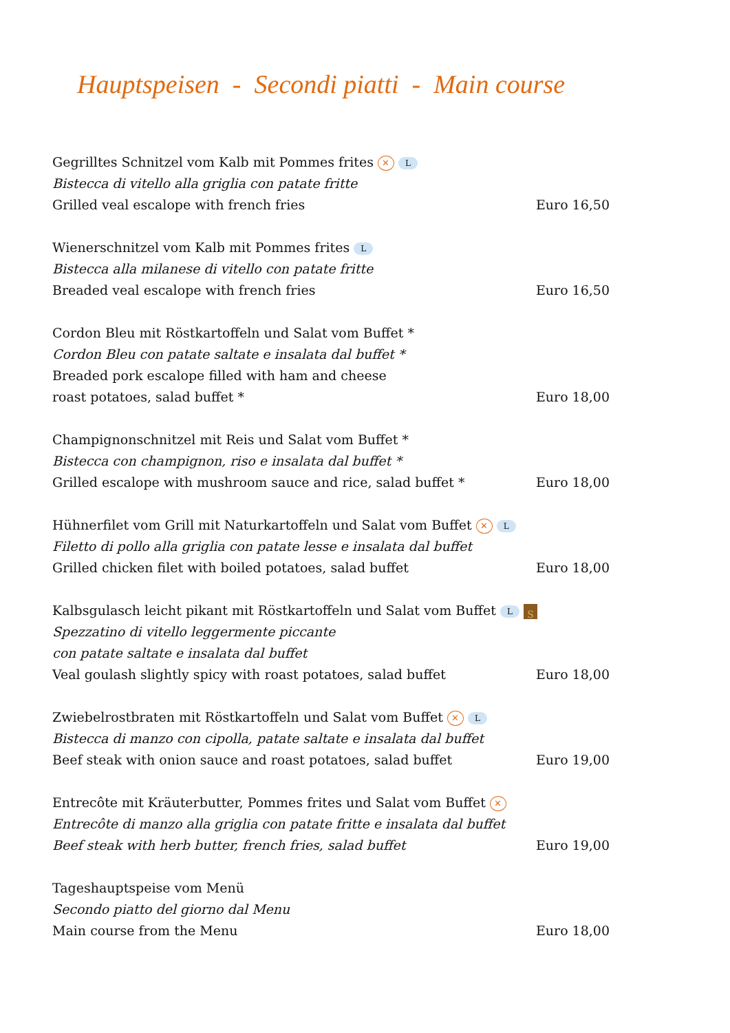Hauptspeisen - Secondi piatti - Main course
Gegrilltes Schnitzel vom Kalb mit Pommes frites ✕ L
Bistecca di vitello alla griglia con patate fritte
Grilled veal escalope with french fries Euro 16,50
Wienerschnitzel vom Kalb mit Pommes frites L
Bistecca alla milanese di vitello con patate fritte
Breaded veal escalope with french fries Euro 16,50
Cordon Bleu mit Röstkartoffeln und Salat vom Buffet *
Cordon Bleu con patate saltate e insalata dal buffet *
Breaded pork escalope filled with ham and cheese
roast potatoes, salad buffet * Euro 18,00
Champignonschnitzel mit Reis und Salat vom Buffet *
Bistecca con champignon, riso e insalata dal buffet *
Grilled escalope with mushroom sauce and rice, salad buffet * Euro 18,00
Hühnerfilet vom Grill mit Naturkartoffeln und Salat vom Buffet ✕ L
Filetto di pollo alla griglia con patate lesse e insalata dal buffet
Grilled chicken filet with boiled potatoes, salad buffet Euro 18,00
Kalbsgulasch leicht pikant mit Röstkartoffeln und Salat vom Buffet L S
Spezzatino di vitello leggermente piccante
con patate saltate e insalata dal buffet
Veal goulash slightly spicy with roast potatoes, salad buffet Euro 18,00
Zwiebelrostbraten mit Röstkartoffeln und Salat vom Buffet ✕ L
Bistecca di manzo con cipolla, patate saltate e insalata dal buffet
Beef steak with onion sauce and roast potatoes, salad buffet Euro 19,00
Entrecôte mit Kräuterbutter, Pommes frites und Salat vom Buffet ✕
Entrecôte di manzo alla griglia con patate fritte e insalata dal buffet
Beef steak with herb butter, french fries, salad buffet Euro 19,00
Tageshauptspeise vom Menü
Secondo piatto del giorno dal Menu
Main course from the Menu Euro 18,00